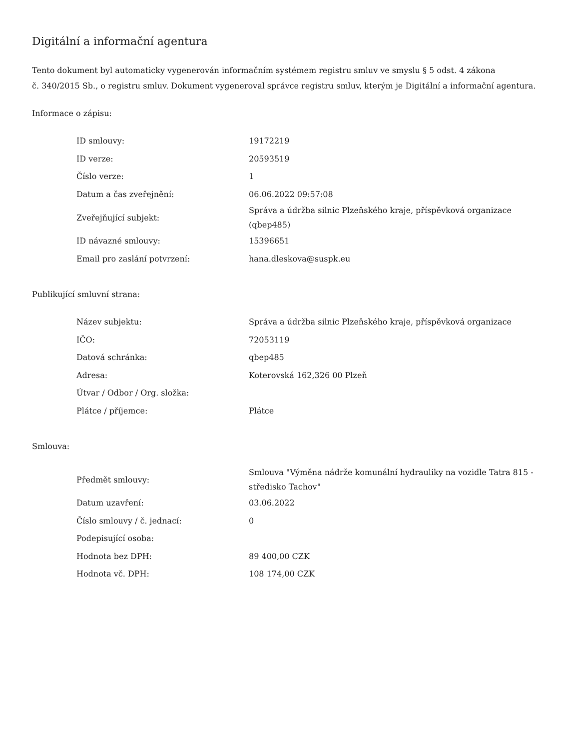Digitální a informační agentura
Tento dokument byl automaticky vygenerován informačním systémem registru smluv ve smyslu § 5 odst. 4 zákona
č. 340/2015 Sb., o registru smluv. Dokument vygeneroval správce registru smluv, kterým je Digitální a informační agentura.
Informace o zápisu:
| ID smlouvy: | 19172219 |
| ID verze: | 20593519 |
| Číslo verze: | 1 |
| Datum a čas zveřejnění: | 06.06.2022 09:57:08 |
| Zveřejňující subjekt: | Správa a údržba silnic Plzeňského kraje, příspěvková organizace (qbep485) |
| ID návazné smlouvy: | 15396651 |
| Email pro zaslání potvrzení: | hana.dleskova@suspk.eu |
Publikující smluvní strana:
| Název subjektu: | Správa a údržba silnic Plzeňského kraje, příspěvková organizace |
| IČO: | 72053119 |
| Datová schránka: | qbep485 |
| Adresa: | Koterovská 162,326 00 Plzeň |
| Útvar / Odbor / Org. složka: | |
| Plátce / příjemce: | Plátce |
Smlouva:
| Předmět smlouvy: | Smlouva "Výměna nádrže komunální hydrauliky na vozidle Tatra 815 - středisko Tachov" |
| Datum uzavření: | 03.06.2022 |
| Číslo smlouvy / č. jednací: | 0 |
| Podepisující osoba: | |
| Hodnota bez DPH: | 89 400,00 CZK |
| Hodnota vč. DPH: | 108 174,00 CZK |